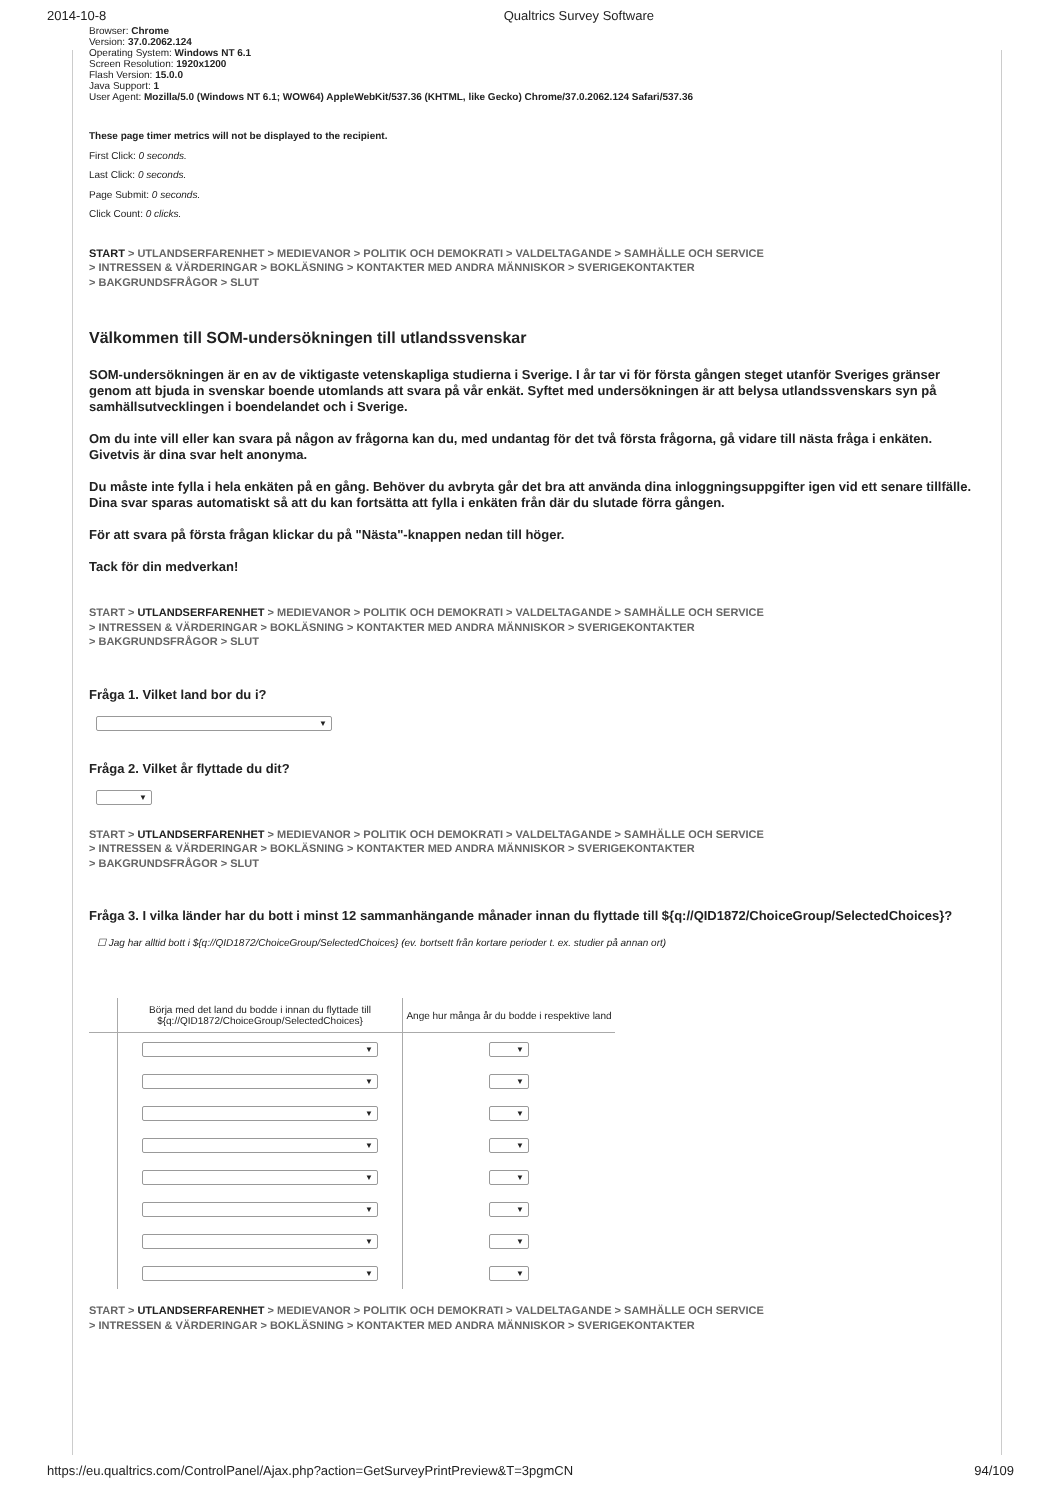2014-10-8 Qualtrics Survey Software
Browser: Chrome
Version: 37.0.2062.124
Operating System: Windows NT 6.1
Screen Resolution: 1920x1200
Flash Version: 15.0.0
Java Support: 1
User Agent: Mozilla/5.0 (Windows NT 6.1; WOW64) AppleWebKit/537.36 (KHTML, like Gecko) Chrome/37.0.2062.124 Safari/537.36
These page timer metrics will not be displayed to the recipient.
First Click: 0 seconds.
Last Click: 0 seconds.
Page Submit: 0 seconds.
Click Count: 0 clicks.
START > UTLANDSERFARENHET > MEDIEVANOR > POLITIK OCH DEMOKRATI > VALDELTAGANDE > SAMHÄLLE OCH SERVICE
> INTRESSEN & VÄRDERINGAR > BOKLÄSNING > KONTAKTER MED ANDRA MÄNNISKOR > SVERIGEKONTAKTER
> BAKGRUNDSFRÅGOR > SLUT
Välkommen till SOM-undersökningen till utlandssvenskar
SOM-undersökningen är en av de viktigaste vetenskapliga studierna i Sverige. I år tar vi för första gången steget utanför Sveriges gränser genom att bjuda in svenskar boende utomlands att svara på vår enkät. Syftet med undersökningen är att belysa utlandssvenskars syn på samhällsutvecklingen i boendelandet och i Sverige.
Om du inte vill eller kan svara på någon av frågorna kan du, med undantag för det två första frågorna, gå vidare till nästa fråga i enkäten. Givetvis är dina svar helt anonyma.
Du måste inte fylla i hela enkäten på en gång. Behöver du avbryta går det bra att använda dina inloggningsuppgifter igen vid ett senare tillfälle. Dina svar sparas automatiskt så att du kan fortsätta att fylla i enkäten från där du slutade förra gången.
För att svara på första frågan klickar du på "Nästa"-knappen nedan till höger.
Tack för din medverkan!
START > UTLANDSERFARENHET > MEDIEVANOR > POLITIK OCH DEMOKRATI > VALDELTAGANDE > SAMHÄLLE OCH SERVICE
> INTRESSEN & VÄRDERINGAR > BOKLÄSNING > KONTAKTER MED ANDRA MÄNNISKOR > SVERIGEKONTAKTER
> BAKGRUNDSFRÅGOR > SLUT
Fråga 1. Vilket land bor du i?
▼
Fråga 2. Vilket år flyttade du dit?
▼
START > UTLANDSERFARENHET > MEDIEVANOR > POLITIK OCH DEMOKRATI > VALDELTAGANDE > SAMHÄLLE OCH SERVICE
> INTRESSEN & VÄRDERINGAR > BOKLÄSNING > KONTAKTER MED ANDRA MÄNNISKOR > SVERIGEKONTAKTER
> BAKGRUNDSFRÅGOR > SLUT
Fråga 3. I vilka länder har du bott i minst 12 sammanhängande månader innan du flyttade till ${q://QID1872/ChoiceGroup/SelectedChoices}?
☐ Jag har alltid bott i ${q://QID1872/ChoiceGroup/SelectedChoices} (ev. bortsett från kortare perioder t. ex. studier på annan ort)
| | Börja med det land du bodde i innan du flyttade till ${q://QID1872/ChoiceGroup/SelectedChoices} | Ange hur många år du bodde i respektive land |
| --- | --- | --- |
| | ▼ | ▼ |
| | ▼ | ▼ |
| | ▼ | ▼ |
| | ▼ | ▼ |
| | ▼ | ▼ |
| | ▼ | ▼ |
| | ▼ | ▼ |
| | ▼ | ▼ |
START > UTLANDSERFARENHET > MEDIEVANOR > POLITIK OCH DEMOKRATI > VALDELTAGANDE > SAMHÄLLE OCH SERVICE
> INTRESSEN & VÄRDERINGAR > BOKLÄSNING > KONTAKTER MED ANDRA MÄNNISKOR > SVERIGEKONTAKTER
https://eu.qualtrics.com/ControlPanel/Ajax.php?action=GetSurveyPrintPreview&T=3pgmCN 94/109